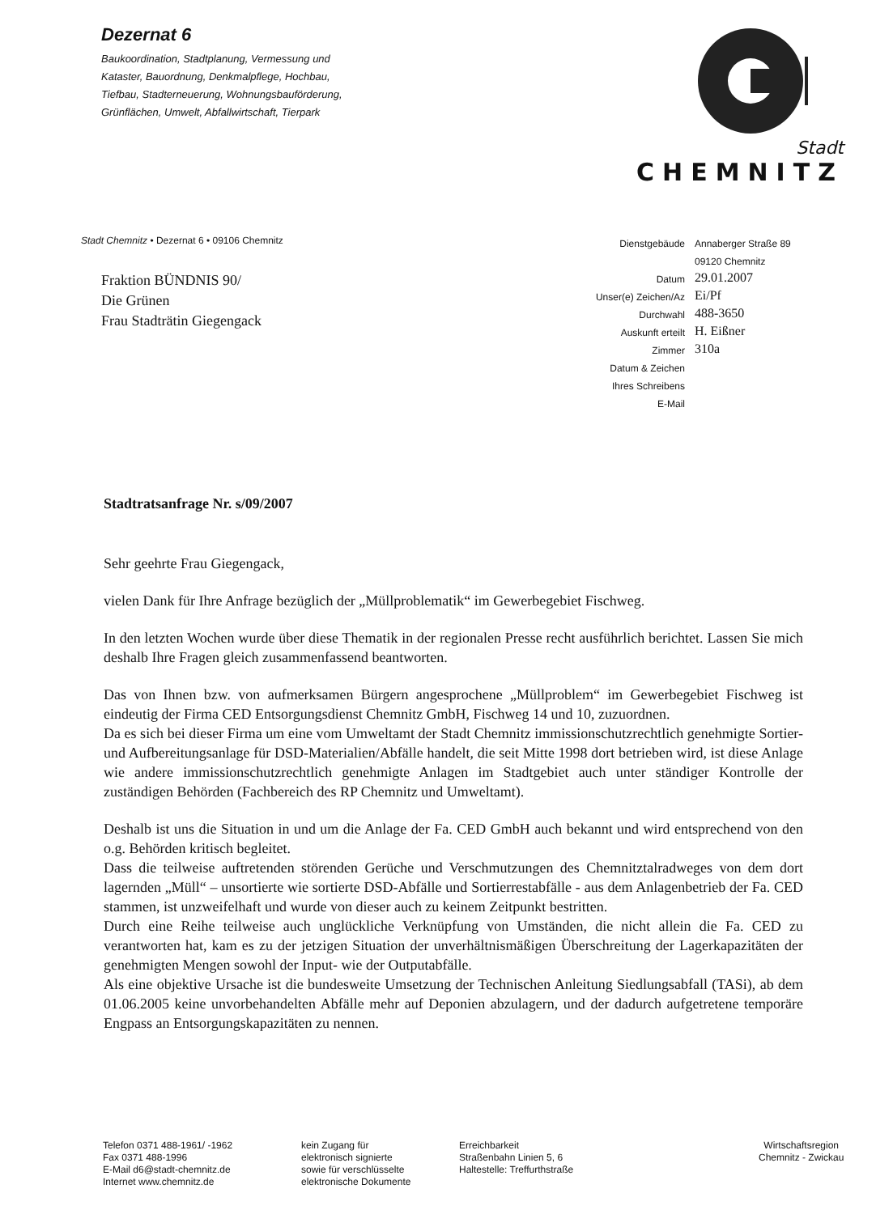Dezernat 6
Baukoordination, Stadtplanung, Vermessung und
Kataster, Bauordnung, Denkmalpflege, Hochbau,
Tiefbau, Stadterneuerung, Wohnungsbauförderung,
Grünflächen, Umwelt, Abfallwirtschaft, Tierpark
Stadt CHEMNITZ
Stadt Chemnitz • Dezernat 6 • 09106 Chemnitz
Fraktion BÜNDNIS 90/
Die Grünen
Frau Stadträtin Giegengack
| Dienstgebäude | Annaberger Straße 89 09120 Chemnitz |
| Datum | 29.01.2007 |
| Unser(e) Zeichen/Az | Ei/Pf |
| Durchwahl | 488-3650 |
| Auskunft erteilt | H. Eißner |
| Zimmer | 310a |
| Datum & Zeichen Ihres Schreibens | |
| E-Mail | |
Stadtratsanfrage Nr. s/09/2007
Sehr geehrte Frau Giegengack,
vielen Dank für Ihre Anfrage bezüglich der „Müllproblematik“ im Gewerbegebiet Fischweg.
In den letzten Wochen wurde über diese Thematik in der regionalen Presse recht ausführlich berichtet. Lassen Sie mich deshalb Ihre Fragen gleich zusammenfassend beantworten.
Das von Ihnen bzw. von aufmerksamen Bürgern angesprochene „Müllproblem“ im Gewerbegebiet Fischweg ist eindeutig der Firma CED Entsorgungsdienst Chemnitz GmbH, Fischweg 14 und 10, zuzuordnen.
Da es sich bei dieser Firma um eine vom Umweltamt der Stadt Chemnitz immissionschutzrechtlich genehmigte Sortier- und Aufbereitungsanlage für DSD-Materialien/Abfälle handelt, die seit Mitte 1998 dort betrieben wird, ist diese Anlage wie andere immissionschutzrechtlich genehmigte Anlagen im Stadtgebiet auch unter ständiger Kontrolle der zuständigen Behörden (Fachbereich des RP Chemnitz und Umweltamt).
Deshalb ist uns die Situation in und um die Anlage der Fa. CED GmbH auch bekannt und wird entsprechend von den o.g. Behörden kritisch begleitet.
Dass die teilweise auftretenden störenden Gerüche und Verschmutzungen des Chemnitztalradweges von dem dort lagernden „Müll“ – unsortierte wie sortierte DSD-Abfälle und Sortierrestabfälle - aus dem Anlagenbetrieb der Fa. CED stammen, ist unzweifelhaft und wurde von dieser auch zu keinem Zeitpunkt bestritten.
Durch eine Reihe teilweise auch unglückliche Verknüpfung von Umständen, die nicht allein die Fa. CED zu verantworten hat, kam es zu der jetzigen Situation der unverhältnismäßigen Überschreitung der Lagerkapazitäten der genehmigten Mengen sowohl der Input- wie der Outputabfälle.
Als eine objektive Ursache ist die bundesweite Umsetzung der Technischen Anleitung Siedlungsabfall (TASi), ab dem 01.06.2005 keine unvorbehandelten Abfälle mehr auf Deponien abzulagern, und der dadurch aufgetretene temporäre Engpass an Entsorgungskapazitäten zu nennen.
Telefon 0371 488-1961/ -1962
Fax 0371 488-1996
E-Mail d6@stadt-chemnitz.de
Internet www.chemnitz.de
kein Zugang für
elektronisch signierte
sowie für verschlüsselte
elektronische Dokumente
Erreichbarkeit
Straßenbahn Linien 5, 6
Haltestelle: Treffurthstraße
Wirtschaftsregion
Chemnitz - Zwickau